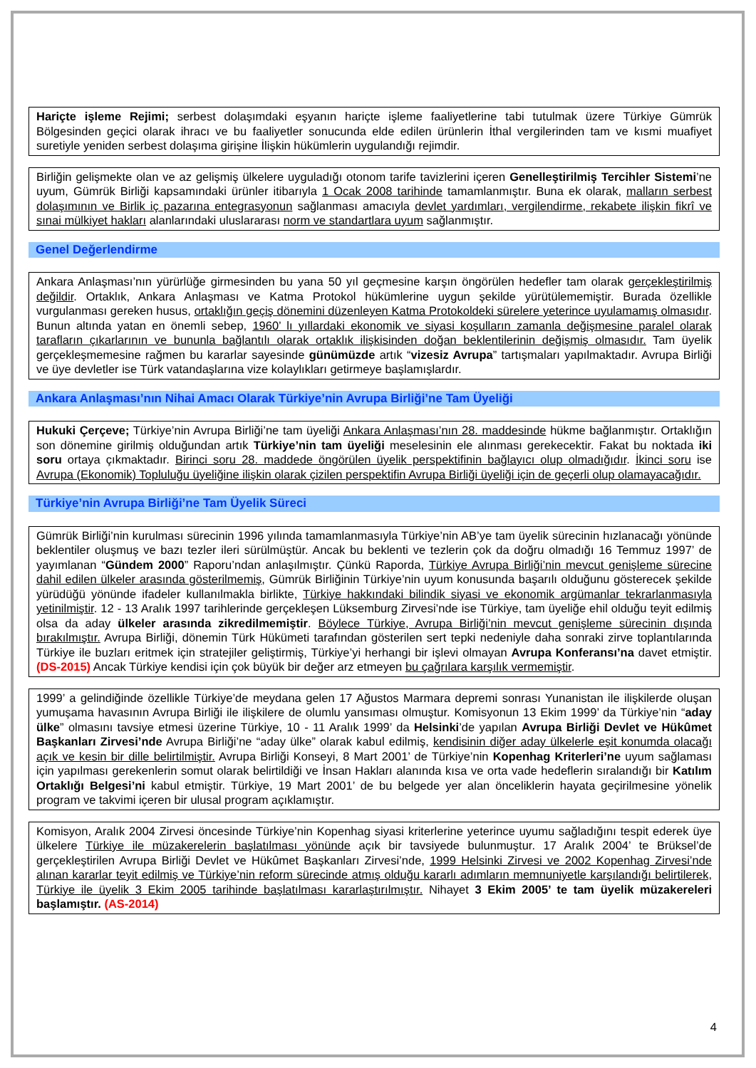Hariçte işleme Rejimi; serbest dolaşımdaki eşyanın hariçte işleme faaliyetlerine tabi tutulmak üzere Türkiye Gümrük Bölgesinden geçici olarak ihracı ve bu faaliyetler sonucunda elde edilen ürünlerin İthal vergilerinden tam ve kısmi muafiyet suretiyle yeniden serbest dolaşıma girişine İlişkin hükümlerin uygulandığı rejimdir.
Birliğin gelişmekte olan ve az gelişmiş ülkelere uyguladığı otonom tarife tavizlerini içeren Genelleştirilmiş Tercihler Sistemi’ne uyum, Gümrük Birliği kapsamındaki ürünler itibarıyla 1 Ocak 2008 tarihinde tamamlanmıştır. Buna ek olarak, malların serbest dolaşımının ve Birlik iç pazarına entegrasyonun sağlanması amacıyla devlet yardımları, vergilendirme, rekabete ilişkin fikrî ve sınai mülkiyet hakları alanlarındaki uluslararası norm ve standartlara uyum sağlanmıştır.
Genel Değerlendirme
Ankara Anlaşması’nın yürürlüğe girmesinden bu yana 50 yıl geçmesine karşın öngörülen hedefler tam olarak gerçekleştirilmiş değildir. Ortaklık, Ankara Anlaşması ve Katma Protokol hükümlerine uygun şekilde yürütülememiştir. Burada özellikle vurgulanması gereken husus, ortaklığın geçiş dönemini düzenleyen Katma Protokoldeki sürelere yeterince uyulamamış olmasıdır. Bunun altında yatan en önemli sebep, 1960’ lı yıllardaki ekonomik ve siyasi koşulların zamanla değişmesine paralel olarak tarafların çıkarlarının ve bununla bağlantılı olarak ortaklık ilişkisinden doğan beklentilerinin değişmiş olmasıdır. Tam üyelik gerçekleşmemesine rağmen bu kararlar sayesinde günümüzde artık “vizesiz Avrupa” tartışmaları yapılmaktadır. Avrupa Birliği ve üye devletler ise Türk vatandaşlarına vize kolaylıkları getirmeye başlamışlardır.
Ankara Anlaşması’nın Nihai Amacı Olarak Türkiye’nin Avrupa Birliği’ne Tam Üyeliği
Hukuki Çerçeve; Türkiye’nin Avrupa Birliği’ne tam üyeliği Ankara Anlaşması’nın 28. maddesinde hükme bağlanmıştır. Ortaklığın son dönemine girilmiş olduğundan artık Türkiye’nin tam üyeliği meselesinin ele alınması gerekecektir. Fakat bu noktada iki soru ortaya çıkmaktadır. Birinci soru 28. maddede öngörülen üyelik perspektifinin bağlayıcı olup olmadığıdır. İkinci soru ise Avrupa (Ekonomik) Topluluğu üyeliğine ilişkin olarak çizilen perspektifin Avrupa Birliği üyeliği için de geçerli olup olamayacağıdır.
Türkiye’nin Avrupa Birliği’ne Tam Üyelik Süreci
Gümrük Birliği’nin kurulması sürecinin 1996 yılında tamamlanmasıyla Türkiye’nin AB’ye tam üyelik sürecinin hızlanacağı yönünde beklentiler oluşmuş ve bazı tezler ileri sürülmüştür. Ancak bu beklenti ve tezlerin çok da doğru olmadığı 16 Temmuz 1997’ de yayımlanan “Gündem 2000” Raporu’ndan anlaşılmıştır. Çünkü Raporda, Türkiye Avrupa Birliği’nin mevcut genişleme sürecine dahil edilen ülkeler arasında gösterilmemiş, Gümrük Birliğinin Türkiye’nin uyum konusunda başarılı olduğunu gösterecek şekilde yürüdüğü yönünde ifadeler kullanılmakla birlikte, Türkiye hakkındaki bilindik siyasi ve ekonomik argümanlar tekrarlanmasıyla yetinilmiştir. 12 - 13 Aralık 1997 tarihlerinde gerçekleşen Lüksemburg Zirvesi’nde ise Türkiye, tam üyeliğe ehil olduğu teyit edilmiş olsa da aday ülkeler arasında zikredilmemiştir. Böylece Türkiye, Avrupa Birliği’nin mevcut genişleme sürecinin dışında bırakılmıştır. Avrupa Birliği, dönemin Türk Hükümeti tarafından gösterilen sert tepki nedeniyle daha sonraki zirve toplantılarında Türkiye ile buzları eritmek için stratejiler geliştirmiş, Türkiye’yi herhangi bir işlevi olmayan Avrupa Konferansı’na davet etmiştir. (DS-2015) Ancak Türkiye kendisi için çok büyük bir değer arz etmeyen bu çağrılara karşılık vermemiştir.
1999’ a gelindiğinde özellikle Türkiye’de meydana gelen 17 Ağustos Marmara depremi sonrası Yunanistan ile ilişkilerde oluşan yumuşama havasının Avrupa Birliği ile ilişkilere de olumlu yansıması olmuştur. Komisyonun 13 Ekim 1999’ da Türkiye’nin “aday ülke” olmasını tavsiye etmesi üzerine Türkiye, 10 - 11 Aralık 1999’ da Helsinki’de yapılan Avrupa Birliği Devlet ve Hükûmet Başkanları Zirvesi’nde Avrupa Birliği’ne “aday ülke” olarak kabul edilmiş, kendisinin diğer aday ülkelerle eşit konumda olacağı açık ve kesin bir dille belirtilmiştir. Avrupa Birliği Konseyi, 8 Mart 2001’ de Türkiye’nin Kopenhag Kriterleri’ne uyum sağlaması için yapılması gerekenlerin somut olarak belirtildiği ve İnsan Hakları alanında kısa ve orta vade hedeflerin sıralandığı bir Katılım Ortaklığı Belgesi’ni kabul etmiştir. Türkiye, 19 Mart 2001’ de bu belgede yer alan önceliklerin hayata geçirilmesine yönelik program ve takvimi içeren bir ulusal program açıklamıştır.
Komisyon, Aralık 2004 Zirvesi öncesinde Türkiye’nin Kopenhag siyasi kriterlerine yeterince uyumu sağladığını tespit ederek üye ülkelere Türkiye ile müzakerelerin başlatılması yönünde açık bir tavsiyede bulunmuştur. 17 Aralık 2004’ te Brüksel’de gerçekleştirilen Avrupa Birliği Devlet ve Hükûmet Başkanları Zirvesi’nde, 1999 Helsinki Zirvesi ve 2002 Kopenhag Zirvesi’nde alınan kararlar teyit edilmiş ve Türkiye’nin reform sürecinde atmış olduğu kararlı adımların memnuniyetle karşılandığı belirtilerek, Türkiye ile üyelik 3 Ekim 2005 tarihinde başlatılması kararlaştırılmıştır. Nihayet 3 Ekim 2005’ te tam üyelik müzakereleri başlamıştır. (AS-2014)
4